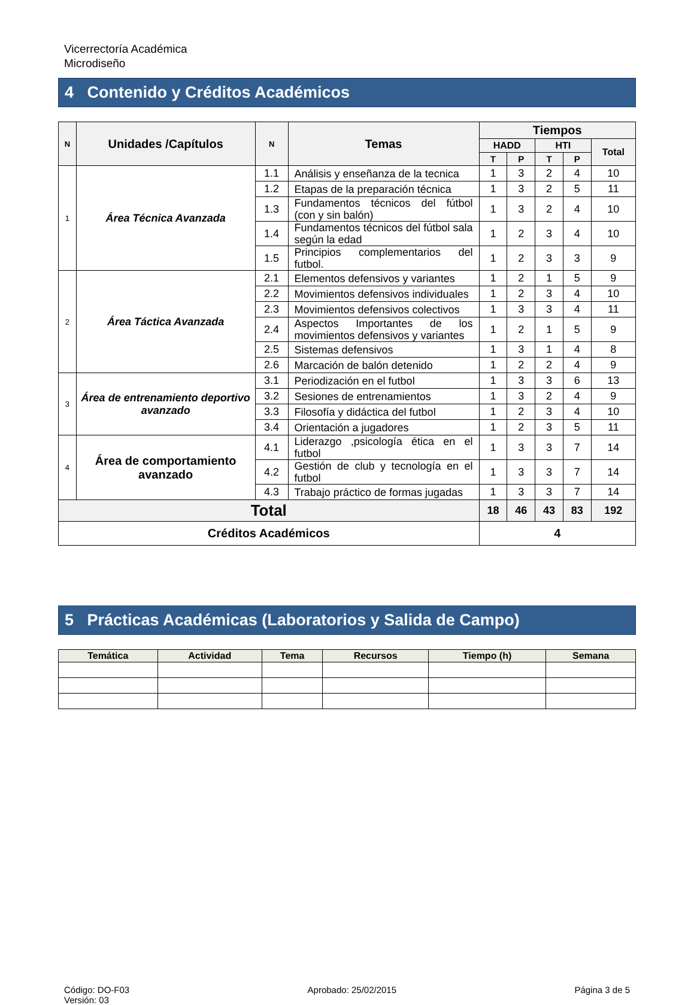Vicerrectoría Académica
Microdiseño
4 Contenido y Créditos Académicos
| N | Unidades /Capítulos | N | Temas | Tiempos | | | | |
| --- | --- | --- | --- | --- | --- | --- | --- | --- |
| | | | | HADD | | HTI | | Total |
| | | | | T | P | T | P | |
| 1 | Área Técnica Avanzada | 1.1 | Análisis y enseñanza de la tecnica | 1 | 3 | 2 | 4 | 10 |
| | | 1.2 | Etapas de la preparación técnica | 1 | 3 | 2 | 5 | 11 |
| | | 1.3 | Fundamentos técnicos del fútbol (con y sin balón) | 1 | 3 | 2 | 4 | 10 |
| | | 1.4 | Fundamentos técnicos del fútbol sala según la edad | 1 | 2 | 3 | 4 | 10 |
| | | 1.5 | Principios complementarios del futbol. | 1 | 2 | 3 | 3 | 9 |
| 2 | Área Táctica Avanzada | 2.1 | Elementos defensivos y variantes | 1 | 2 | 1 | 5 | 9 |
| | | 2.2 | Movimientos defensivos individuales | 1 | 2 | 3 | 4 | 10 |
| | | 2.3 | Movimientos defensivos colectivos | 1 | 3 | 3 | 4 | 11 |
| | | 2.4 | Aspectos Importantes de los movimientos defensivos y variantes | 1 | 2 | 1 | 5 | 9 |
| | | 2.5 | Sistemas defensivos | 1 | 3 | 1 | 4 | 8 |
| | | 2.6 | Marcación de balón detenido | 1 | 2 | 2 | 4 | 9 |
| 3 | Área de entrenamiento deportivo avanzado | 3.1 | Periodización en el futbol | 1 | 3 | 3 | 6 | 13 |
| | | 3.2 | Sesiones de entrenamientos | 1 | 3 | 2 | 4 | 9 |
| | | 3.3 | Filosofía y didáctica del futbol | 1 | 2 | 3 | 4 | 10 |
| | | 3.4 | Orientación a jugadores | 1 | 2 | 3 | 5 | 11 |
| 4 | Área de comportamiento avanzado | 4.1 | Liderazgo ,psicología ética en el futbol | 1 | 3 | 3 | 7 | 14 |
| | | 4.2 | Gestión de club y tecnología en el futbol | 1 | 3 | 3 | 7 | 14 |
| | | 4.3 | Trabajo práctico de formas jugadas | 1 | 3 | 3 | 7 | 14 |
| Total | | | | 18 | 46 | 43 | 83 | 192 |
| Créditos Académicos | | | | 4 | | | | |
5 Prácticas Académicas (Laboratorios y Salida de Campo)
| Temática | Actividad | Tema | Recursos | Tiempo (h) | Semana |
| --- | --- | --- | --- | --- | --- |
Código: DO-F03
Versión: 03
Aprobado: 25/02/2015 Página 3 de 5